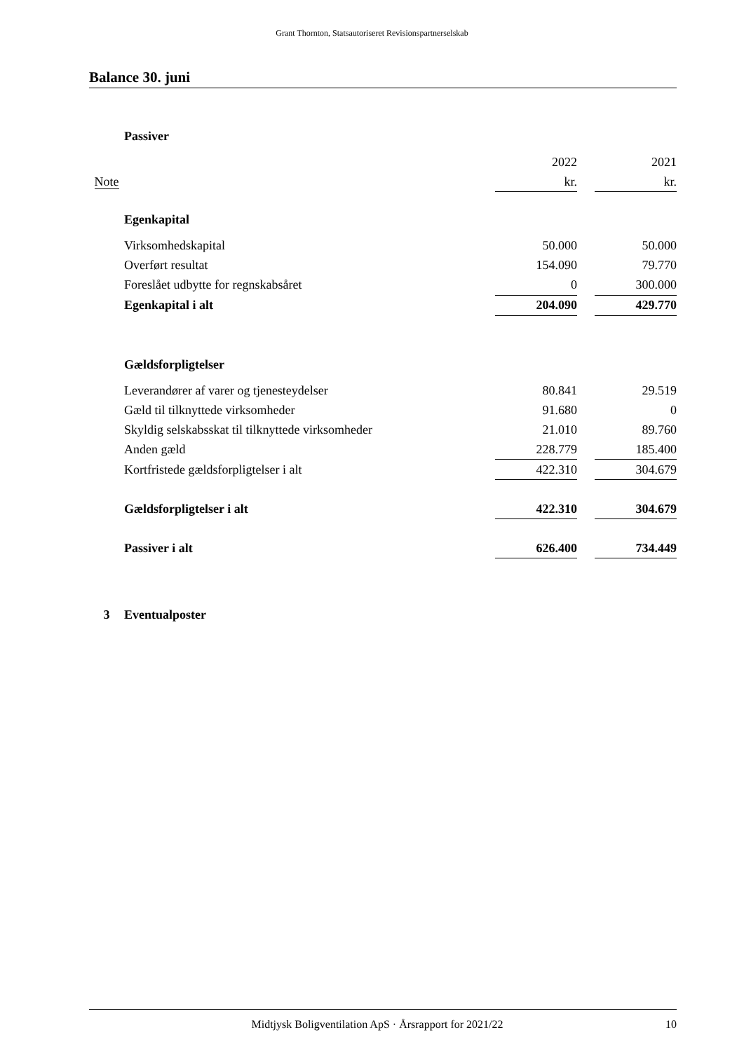Grant Thornton, Statsautoriseret Revisionspartnerselskab
Balance 30. juni
| | Passiver | | | |
| | | 2022 | | 2021 |
| Note | | kr. | | kr. |
| | Egenkapital | | | |
| | Virksomhedskapital | 50.000 | | 50.000 |
| | Overført resultat | 154.090 | | 79.770 |
| | Foreslået udbytte for regnskabsåret | 0 | | 300.000 |
| | Egenkapital i alt | 204.090 | | 429.770 |
| | Gældsforpligtelser | | | |
| | Leverandører af varer og tjenesteydelser | 80.841 | | 29.519 |
| | Gæld til tilknyttede virksomheder | 91.680 | | 0 |
| | Skyldig selskabsskat til tilknyttede virksomheder | 21.010 | | 89.760 |
| | Anden gæld | 228.779 | | 185.400 |
| | Kortfristede gældsforpligtelser i alt | 422.310 | | 304.679 |
| | Gældsforpligtelser i alt | 422.310 | | 304.679 |
| | Passiver i alt | 626.400 | | 734.449 |
| 3 | Eventualposter | | | |
Midtjysk Boligventilation ApS · Årsrapport for 2021/22 10